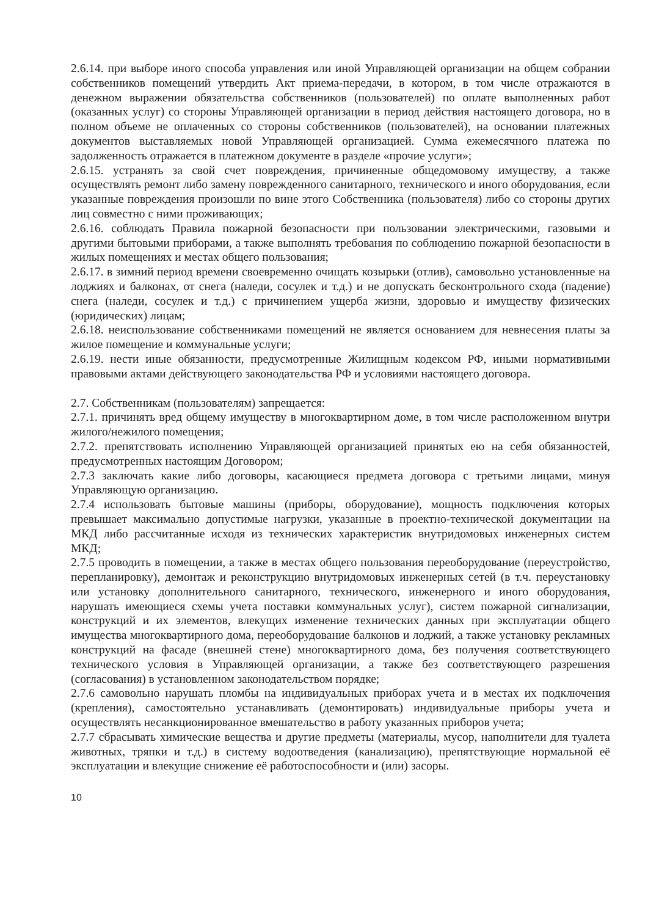2.6.14. при выборе иного способа управления или иной Управляющей организации на общем собрании собственников помещений утвердить Акт приема-передачи, в котором, в том числе отражаются в денежном выражении обязательства собственников (пользователей) по оплате выполненных работ (оказанных услуг) со стороны Управляющей организации в период действия настоящего договора, но в полном объеме не оплаченных со стороны собственников (пользователей), на основании платежных документов выставляемых новой Управляющей организацией. Сумма ежемесячного платежа по задолженность отражается в платежном документе в разделе «прочие услуги»;
2.6.15. устранять за свой счет повреждения, причиненные общедомовому имуществу, а также осуществлять ремонт либо замену поврежденного санитарного, технического и иного оборудования, если указанные повреждения произошли по вине этого Собственника (пользователя) либо со стороны других лиц совместно с ними проживающих;
2.6.16. соблюдать Правила пожарной безопасности при пользовании электрическими, газовыми и другими бытовыми приборами, а также выполнять требования по соблюдению пожарной безопасности в жилых помещениях и местах общего пользования;
2.6.17. в зимний период времени своевременно очищать козырьки (отлив), самовольно установленные на лоджиях и балконах, от снега (наледи, сосулек и т.д.) и не допускать бесконтрольного схода (падение) снега (наледи, сосулек и т.д.) с причинением ущерба жизни, здоровью и имуществу физических (юридических) лицам;
2.6.18. неиспользование собственниками помещений не является основанием для невнесения платы за жилое помещение и коммунальные услуги;
2.6.19. нести иные обязанности, предусмотренные Жилищным кодексом РФ, иными нормативными правовыми актами действующего законодательства РФ и условиями настоящего договора.
2.7. Собственникам (пользователям) запрещается:
2.7.1. причинять вред общему имуществу в многоквартирном доме, в том числе расположенном внутри жилого/нежилого помещения;
2.7.2. препятствовать исполнению Управляющей организацией принятых ею на себя обязанностей, предусмотренных настоящим Договором;
2.7.3 заключать какие либо договоры, касающиеся предмета договора с третьими лицами, минуя Управляющую организацию.
2.7.4 использовать бытовые машины (приборы, оборудование), мощность подключения которых превышает максимально допустимые нагрузки, указанные в проектно-технической документации на МКД либо рассчитанные исходя из технических характеристик внутридомовых инженерных систем МКД;
2.7.5 проводить в помещении, а также в местах общего пользования переоборудование (переустройство, перепланировку), демонтаж и реконструкцию внутридомовых инженерных сетей (в т.ч. переустановку или установку дополнительного санитарного, технического, инженерного и иного оборудования, нарушать имеющиеся схемы учета поставки коммунальных услуг), систем пожарной сигнализации, конструкций и их элементов, влекущих изменение технических данных при эксплуатации общего имущества многоквартирного дома, переоборудование балконов и лоджий, а также установку рекламных конструкций на фасаде (внешней стене) многоквартирного дома, без получения соответствующего технического условия в Управляющей организации, а также без соответствующего разрешения (согласования) в установленном законодательством порядке;
2.7.6 самовольно нарушать пломбы на индивидуальных приборах учета и в местах их подключения (крепления), самостоятельно устанавливать (демонтировать) индивидуальные приборы учета и осуществлять несанкционированное вмешательство в работу указанных приборов учета;
2.7.7 сбрасывать химические вещества и другие предметы (материалы, мусор, наполнители для туалета животных, тряпки и т.д.) в систему водоотведения (канализацию), препятствующие нормальной её эксплуатации и влекущие снижение её работоспособности и (или) засоры.
10